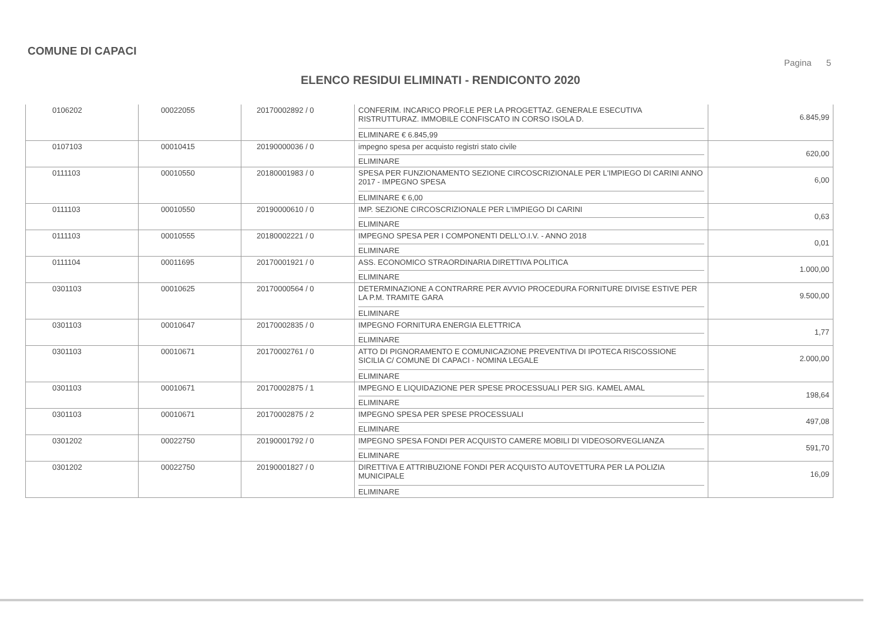COMUNE DI CAPACI
Pagina 5
ELENCO RESIDUI ELIMINATI - RENDICONTO 2020
| 0106202 | 00022055 | 20170002892 / 0 | CONFERIM. INCARICO PROF.LE PER LA PROGETTAZ. GENERALE ESECUTIVA RISTRUTTURAZ. IMMOBILE CONFISCATO IN CORSO ISOLA D. ELIMINARE € 6.845,99 | 6.845,99 |
| 0107103 | 00010415 | 20190000036 / 0 | impegno spesa per acquisto registri stato civile ELIMINARE | 620,00 |
| 0111103 | 00010550 | 20180001983 / 0 | SPESA PER FUNZIONAMENTO SEZIONE CIRCOSCRIZIONALE PER L'IMPIEGO DI CARINI ANNO 2017 - IMPEGNO SPESA ELIMINARE € 6,00 | 6,00 |
| 0111103 | 00010550 | 20190000610 / 0 | IMP. SEZIONE CIRCOSCRIZIONALE PER L'IMPIEGO DI CARINI ELIMINARE | 0,63 |
| 0111103 | 00010555 | 20180002221 / 0 | IMPEGNO SPESA PER I COMPONENTI DELL'O.I.V. - ANNO 2018 ELIMINARE | 0,01 |
| 0111104 | 00011695 | 20170001921 / 0 | ASS. ECONOMICO STRAORDINARIA DIRETTIVA POLITICA ELIMINARE | 1.000,00 |
| 0301103 | 00010625 | 20170000564 / 0 | DETERMINAZIONE A CONTRARRE PER AVVIO PROCEDURA FORNITURE DIVISE ESTIVE PER LA P.M. TRAMITE GARA ELIMINARE | 9.500,00 |
| 0301103 | 00010647 | 20170002835 / 0 | IMPEGNO FORNITURA ENERGIA ELETTRICA ELIMINARE | 1,77 |
| 0301103 | 00010671 | 20170002761 / 0 | ATTO DI PIGNORAMENTO E COMUNICAZIONE PREVENTIVA DI IPOTECA RISCOSSIONE SICILIA C/ COMUNE DI CAPACI - NOMINA LEGALE ELIMINARE | 2.000,00 |
| 0301103 | 00010671 | 20170002875 / 1 | IMPEGNO E LIQUIDAZIONE PER SPESE PROCESSUALI PER SIG. KAMEL AMAL ELIMINARE | 198,64 |
| 0301103 | 00010671 | 20170002875 / 2 | IMPEGNO SPESA PER SPESE PROCESSUALI ELIMINARE | 497,08 |
| 0301202 | 00022750 | 20190001792 / 0 | IMPEGNO SPESA FONDI PER ACQUISTO CAMERE MOBILI DI VIDEOSORVEGLIANZA ELIMINARE | 591,70 |
| 0301202 | 00022750 | 20190001827 / 0 | DIRETTIVA E ATTRIBUZIONE FONDI PER ACQUISTO AUTOVETTURA PER LA POLIZIA MUNICIPALE ELIMINARE | 16,09 |